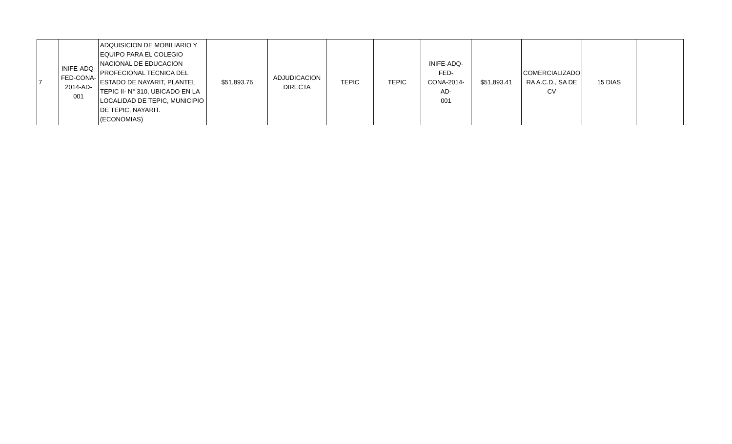| 7 | INIFE-ADQ- FED-CONA- 2014-AD- 001 | ADQUISICION DE MOBILIARIO Y EQUIPO PARA EL COLEGIO NACIONAL DE EDUCACION PROFECIONAL TECNICA DEL ESTADO DE NAYARIT, PLANTEL TEPIC II- N° 310, UBICADO EN LA LOCALIDAD DE TEPIC, MUNICIPIO DE TEPIC, NAYARIT. (ECONOMIAS) | $51,893.76 | ADJUDICACION DIRECTA | TEPIC | TEPIC | INIFE-ADQ-FED- CONA-2014-AD- 001 | $51,893.41 | COMERCIALIZADO RA A.C.D., SA DE CV | 15 DIAS | |